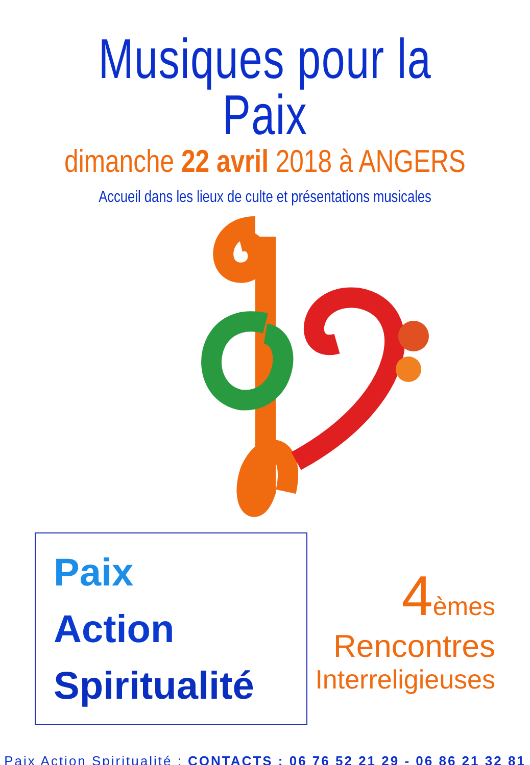Musiques pour la Paix
dimanche 22 avril 2018 à ANGERS
Accueil dans les lieux de culte et présentations musicales
Paix
Action
Spiritualité
4 èmes
Rencontres
Interreligieuses
Paix Action Spiritualité : CONTACTS : 06 76 52 21 29 - 06 86 21 32 81